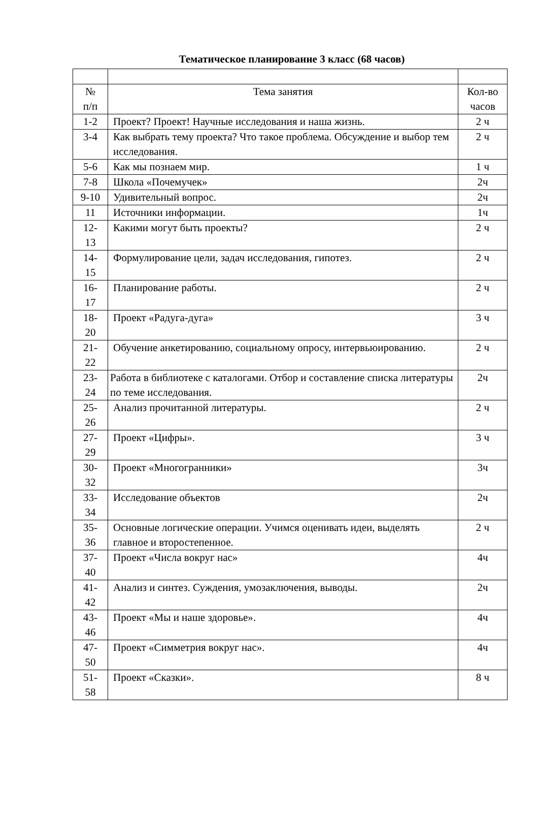Тематическое планирование 3 класс (68 часов)
| № п/п | Тема занятия | Кол-во часов |
| 1-2 | Проект? Проект! Научные исследования и наша жизнь. | 2 ч |
| 3-4 | Как выбрать тему проекта? Что такое проблема. Обсуждение и выбор тем исследования. | 2 ч |
| 5-6 | Как мы познаем мир. | 1 ч |
| 7-8 | Школа «Почемучек» | 2ч |
| 9-10 | Удивительный вопрос. | 2ч |
| 11 | Источники информации. | 1ч |
| 12- 13 | Какими могут быть проекты? | 2 ч |
| 14- 15 | Формулирование цели, задач исследования, гипотез. | 2 ч |
| 16- 17 | Планирование работы. | 2 ч |
| 18- 20 | Проект «Радуга-дуга» | 3 ч |
| 21- 22 | Обучение анкетированию, социальному опросу, интервьюированию. | 2 ч |
| 23- 24 | Работа в библиотеке с каталогами. Отбор и составление списка литературы по теме исследования. | 2ч |
| 25- 26 | Анализ прочитанной литературы. | 2 ч |
| 27- 29 | Проект «Цифры». | 3 ч |
| 30- 32 | Проект «Многогранники» | 3ч |
| 33- 34 | Исследование объектов | 2ч |
| 35- 36 | Основные логические операции. Учимся оценивать идеи, выделять главное и второстепенное. | 2 ч |
| 37- 40 | Проект «Числа вокруг нас» | 4ч |
| 41- 42 | Анализ и синтез. Суждения, умозаключения, выводы. | 2ч |
| 43- 46 | Проект «Мы и наше здоровье». | 4ч |
| 47- 50 | Проект «Симметрия вокруг нас». | 4ч |
| 51- 58 | Проект «Сказки». | 8 ч |